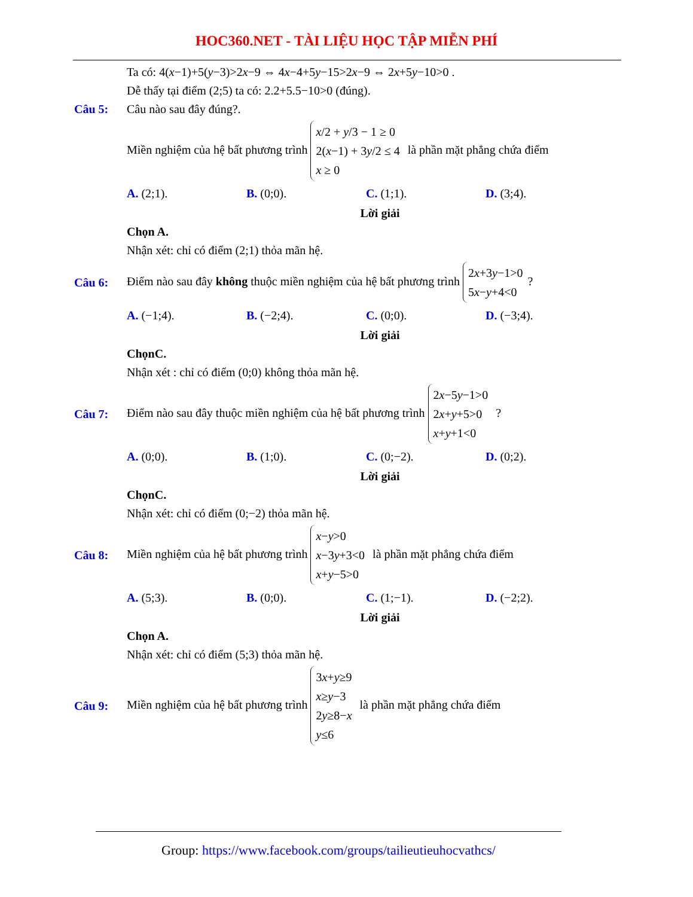HOC360.NET - TÀI LIỆU HỌC TẬP MIỄN PHÍ
Ta có: 4(x−1)+5(y−3)>2x−9 ⇔ 4x−4+5y−15>2x−9 ⇔ 2x+5y−10>0 .
Dễ thấy tại điểm (2;5) ta có: 2.2+5.5−10>0 (đúng).
Câu 5: Câu nào sau đây đúng?.
Miền nghiệm của hệ bất phương trình x/2 + y/3 − 1 ≥ 0
2(x−1) + 3y/2 ≤ 4
x ≥ 0 là phần mặt phẳng chứa điểm
A. (2;1). B. (0;0). C. (1;1). D. (3;4).
Lời giải
Chọn A.
Nhận xét: chỉ có điểm (2;1) thỏa mãn hệ.
Câu 6: Điểm nào sau đây không thuộc miền nghiệm của hệ bất phương trình 2x+3y−1>0
5x−y+4<0?
A. (−1;4). B. (−2;4). C. (0;0). D. (−3;4).
Lời giải
ChọnC.
Nhận xét : chỉ có điểm (0;0) không thỏa mãn hệ.
Câu 7: Điểm nào sau đây thuộc miền nghiệm của hệ bất phương trình 2x−5y−1>0
2x+y+5>0
x+y+1<0 ?
A. (0;0). B. (1;0). C. (0;−2). D. (0;2).
Lời giải
ChọnC.
Nhận xét: chỉ có điểm (0;−2) thỏa mãn hệ.
Câu 8: Miền nghiệm của hệ bất phương trình x−y>0
x−3y+3<0
x+y−5>0 là phần mặt phẳng chứa điểm
A. (5;3). B. (0;0). C. (1;−1). D. (−2;2).
Lời giải
Chọn A.
Nhận xét: chỉ có điểm (5;3) thỏa mãn hệ.
Câu 9: Miền nghiệm của hệ bất phương trình 3x+y≥9
x≥y−3
2y≥8−x
y≤6 là phần mặt phẳng chứa điểm
Group: https://www.facebook.com/groups/tailieutieuhocvathcs/